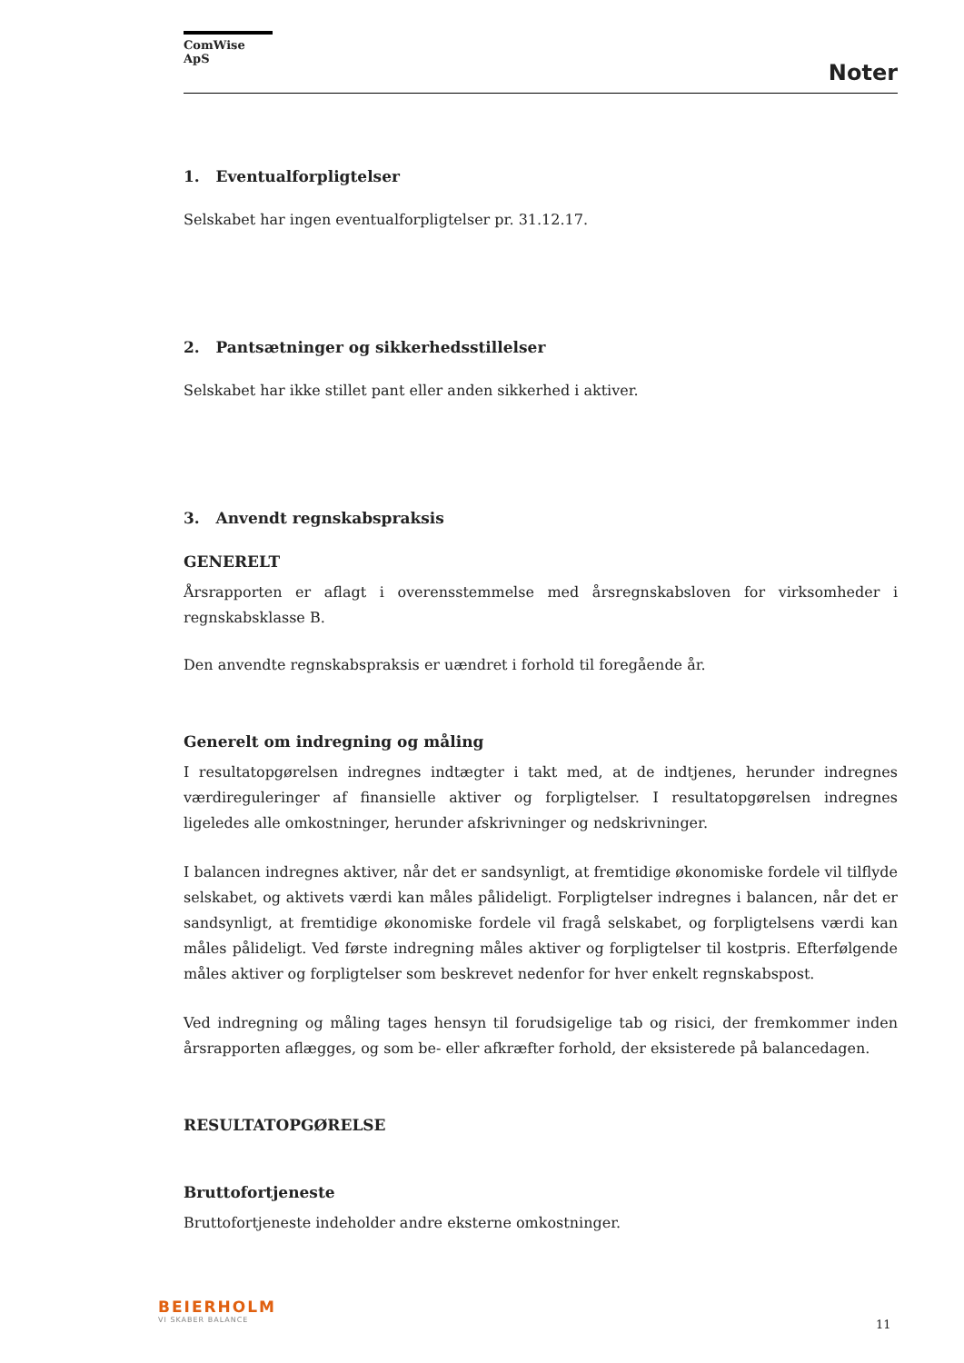ComWise ApS
Noter
1. Eventualforpligtelser
Selskabet har ingen eventualforpligtelser pr. 31.12.17.
2. Pantsætninger og sikkerhedsstillelser
Selskabet har ikke stillet pant eller anden sikkerhed i aktiver.
3. Anvendt regnskabspraksis
GENERELT
Årsrapporten er aflagt i overensstemmelse med årsregnskabsloven for virksomheder i regnskabsklasse B.
Den anvendte regnskabspraksis er uændret i forhold til foregående år.
Generelt om indregning og måling
I resultatopgørelsen indregnes indtægter i takt med, at de indtjenes, herunder indregnes værdireguleringer af finansielle aktiver og forpligtelser. I resultatopgørelsen indregnes ligeledes alle omkostninger, herunder afskrivninger og nedskrivninger.
I balancen indregnes aktiver, når det er sandsynligt, at fremtidige økonomiske fordele vil tilflyde selskabet, og aktivets værdi kan måles pålideligt. Forpligtelser indregnes i balancen, når det er sandsynligt, at fremtidige økonomiske fordele vil fragå selskabet, og forpligtelsens værdi kan måles pålideligt. Ved første indregning måles aktiver og forpligtelser til kostpris. Efterfølgende måles aktiver og forpligtelser som beskrevet nedenfor for hver enkelt regnskabspost.
Ved indregning og måling tages hensyn til forudsigelige tab og risici, der fremkommer inden årsrapporten aflægges, og som be- eller afkræfter forhold, der eksisterede på balancedagen.
RESULTATOPGØRELSE
Bruttofortjeneste
Bruttofortjeneste indeholder andre eksterne omkostninger.
BEIERHOLM
VI SKABER BALANCE
11